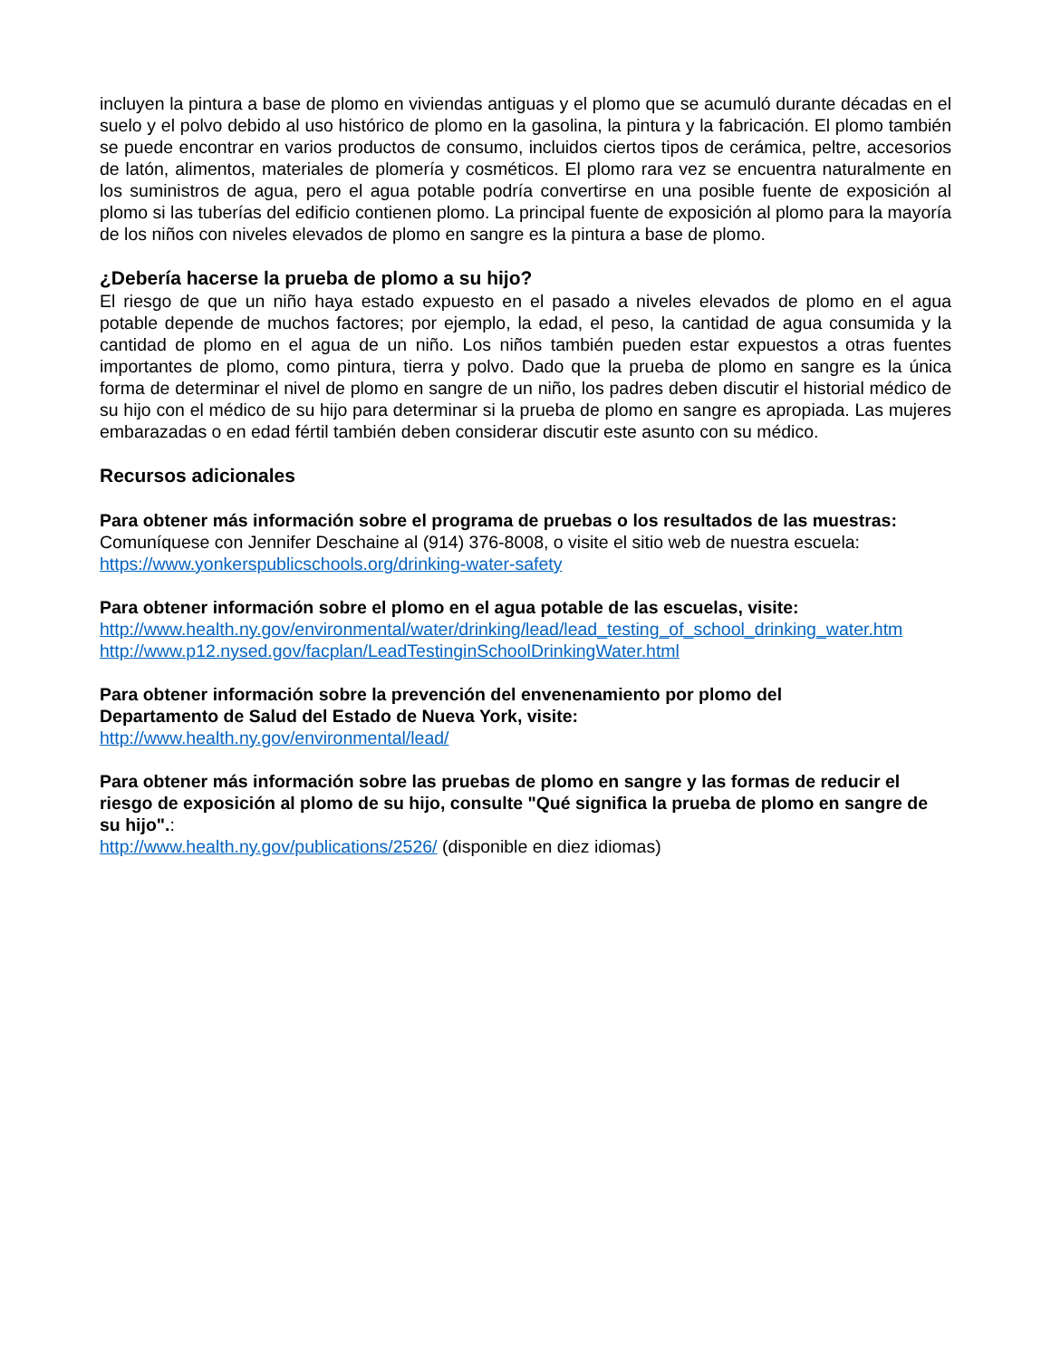incluyen la pintura a base de plomo en viviendas antiguas y el plomo que se acumuló durante décadas en el suelo y el polvo debido al uso histórico de plomo en la gasolina, la pintura y la fabricación. El plomo también se puede encontrar en varios productos de consumo, incluidos ciertos tipos de cerámica, peltre, accesorios de latón, alimentos, materiales de plomería y cosméticos. El plomo rara vez se encuentra naturalmente en los suministros de agua, pero el agua potable podría convertirse en una posible fuente de exposición al plomo si las tuberías del edificio contienen plomo. La principal fuente de exposición al plomo para la mayoría de los niños con niveles elevados de plomo en sangre es la pintura a base de plomo.
¿Debería hacerse la prueba de plomo a su hijo?
El riesgo de que un niño haya estado expuesto en el pasado a niveles elevados de plomo en el agua potable depende de muchos factores; por ejemplo, la edad, el peso, la cantidad de agua consumida y la cantidad de plomo en el agua de un niño. Los niños también pueden estar expuestos a otras fuentes importantes de plomo, como pintura, tierra y polvo. Dado que la prueba de plomo en sangre es la única forma de determinar el nivel de plomo en sangre de un niño, los padres deben discutir el historial médico de su hijo con el médico de su hijo para determinar si la prueba de plomo en sangre es apropiada. Las mujeres embarazadas o en edad fértil también deben considerar discutir este asunto con su médico.
Recursos adicionales
Para obtener más información sobre el programa de pruebas o los resultados de las muestras:
Comuníquese con Jennifer Deschaine al (914) 376-8008, o visite el sitio web de nuestra escuela:
https://www.yonkerspublicschools.org/drinking-water-safety
Para obtener información sobre el plomo en el agua potable de las escuelas, visite:
http://www.health.ny.gov/environmental/water/drinking/lead/lead_testing_of_school_drinking_water.htm
http://www.p12.nysed.gov/facplan/LeadTestinginSchoolDrinkingWater.html
Para obtener información sobre la prevención del envenenamiento por plomo del
Departamento de Salud del Estado de Nueva York, visite:
http://www.health.ny.gov/environmental/lead/
Para obtener más información sobre las pruebas de plomo en sangre y las formas de reducir el riesgo de exposición al plomo de su hijo, consulte "Qué significa la prueba de plomo en sangre de su hijo".:
http://www.health.ny.gov/publications/2526/ (disponible en diez idiomas)